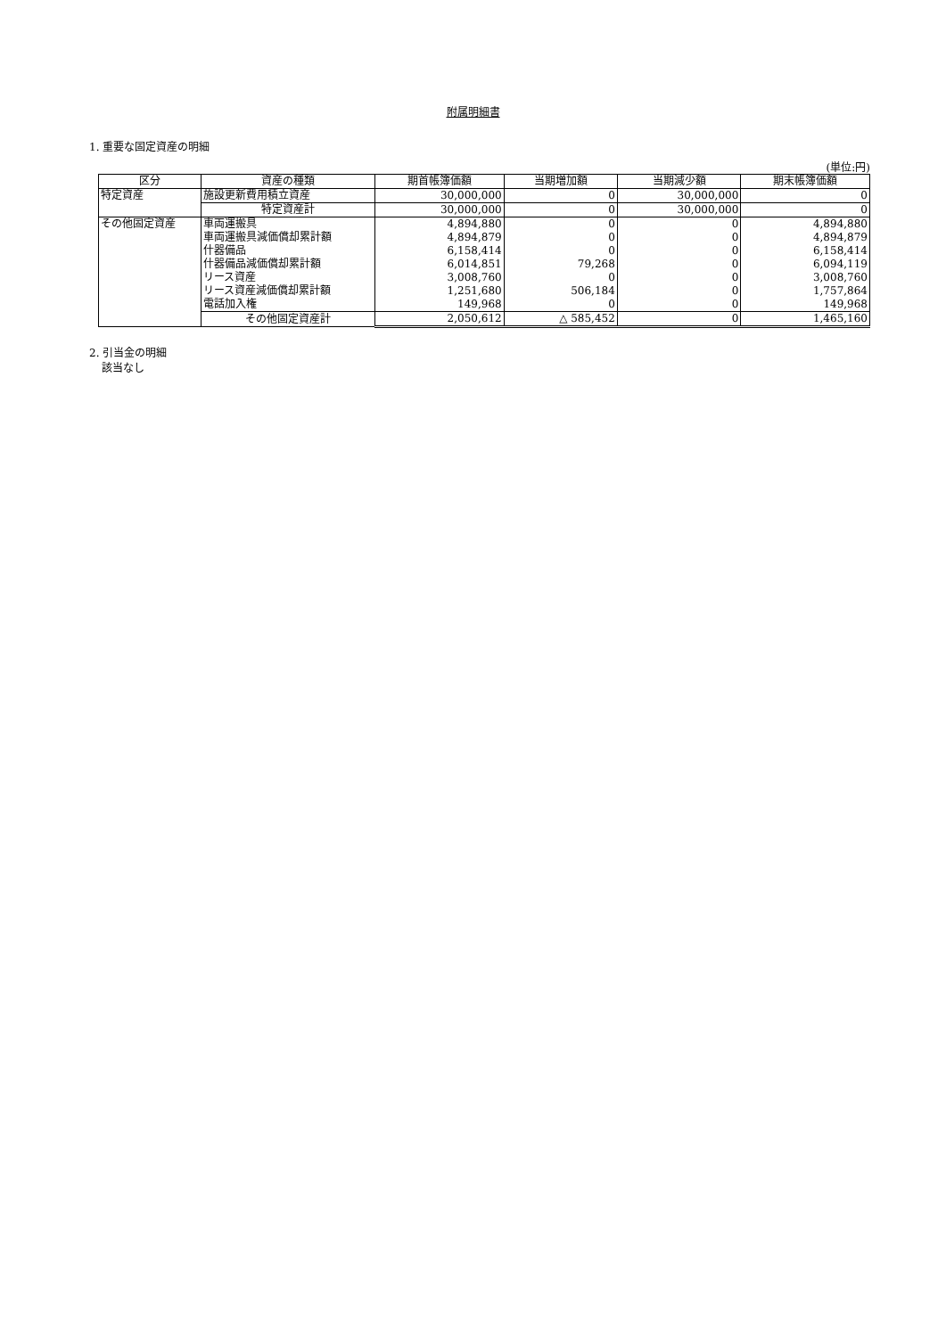附属明細書
1. 重要な固定資産の明細
(単位:円)
| 区分 | 資産の種類 | 期首帳簿価額 | 当期増加額 | 当期減少額 | 期末帳簿価額 |
| --- | --- | --- | --- | --- | --- |
| 特定資産 | 施設更新費用積立資産 | 30,000,000 | 0 | 30,000,000 | 0 |
| | 特定資産計 | 30,000,000 | 0 | 30,000,000 | 0 |
| その他固定資産 | 車両運搬具 | 4,894,880 | 0 | 0 | 4,894,880 |
| | 車両運搬具減価償却累計額 | 4,894,879 | 0 | 0 | 4,894,879 |
| | 什器備品 | 6,158,414 | 0 | 0 | 6,158,414 |
| | 什器備品減価償却累計額 | 6,014,851 | 79,268 | 0 | 6,094,119 |
| | リース資産 | 3,008,760 | 0 | 0 | 3,008,760 |
| | リース資産減価償却累計額 | 1,251,680 | 506,184 | 0 | 1,757,864 |
| | 電話加入権 | 149,968 | 0 | 0 | 149,968 |
| | その他固定資産計 | 2,050,612 | △ 585,452 | 0 | 1,465,160 |
2. 引当金の明細
該当なし